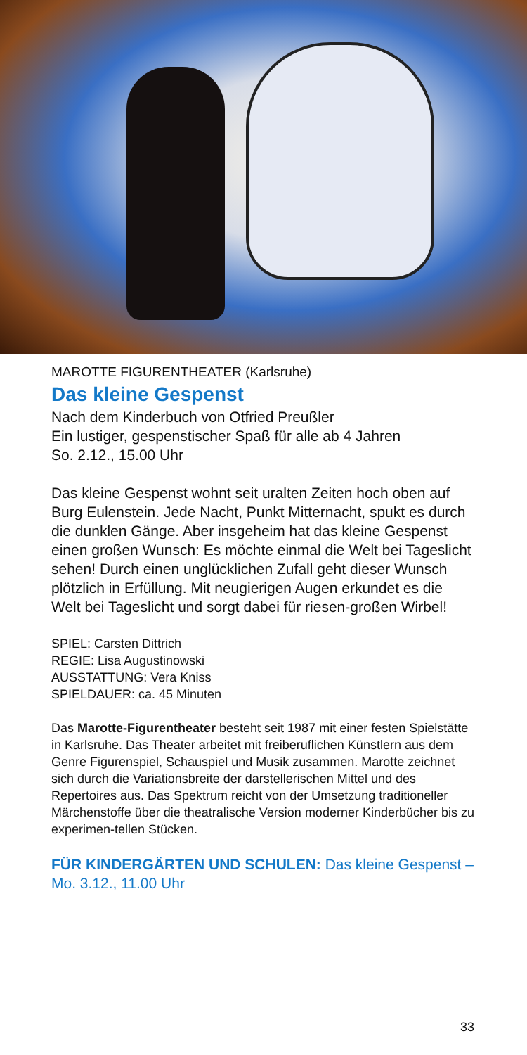MAROTTE FIGURENTHEATER (Karlsruhe)
Das kleine Gespenst
Nach dem Kinderbuch von Otfried Preußler
Ein lustiger, gespenstischer Spaß für alle ab 4 Jahren
So. 2.12., 15.00 Uhr
Das kleine Gespenst wohnt seit uralten Zeiten hoch oben auf Burg Eulenstein. Jede Nacht, Punkt Mitternacht, spukt es durch die dunklen Gänge. Aber insgeheim hat das kleine Gespenst einen großen Wunsch: Es möchte einmal die Welt bei Tageslicht sehen! Durch einen unglücklichen Zufall geht dieser Wunsch plötzlich in Erfüllung. Mit neugierigen Augen erkundet es die Welt bei Tageslicht und sorgt dabei für riesen-großen Wirbel!
SPIEL: Carsten Dittrich
REGIE: Lisa Augustinowski
AUSSTATTUNG: Vera Kniss
SPIELDAUER: ca. 45 Minuten
Das Marotte-Figurentheater besteht seit 1987 mit einer festen Spielstätte in Karlsruhe. Das Theater arbeitet mit freiberuflichen Künstlern aus dem Genre Figurenspiel, Schauspiel und Musik zusammen. Marotte zeichnet sich durch die Variationsbreite der darstellerischen Mittel und des Repertoires aus. Das Spektrum reicht von der Umsetzung traditioneller Märchenstoffe über die theatralische Version moderner Kinderbücher bis zu experimen-tellen Stücken.
FÜR KINDERGÄRTEN UND SCHULEN: Das kleine Gespenst – Mo. 3.12., 11.00 Uhr
33